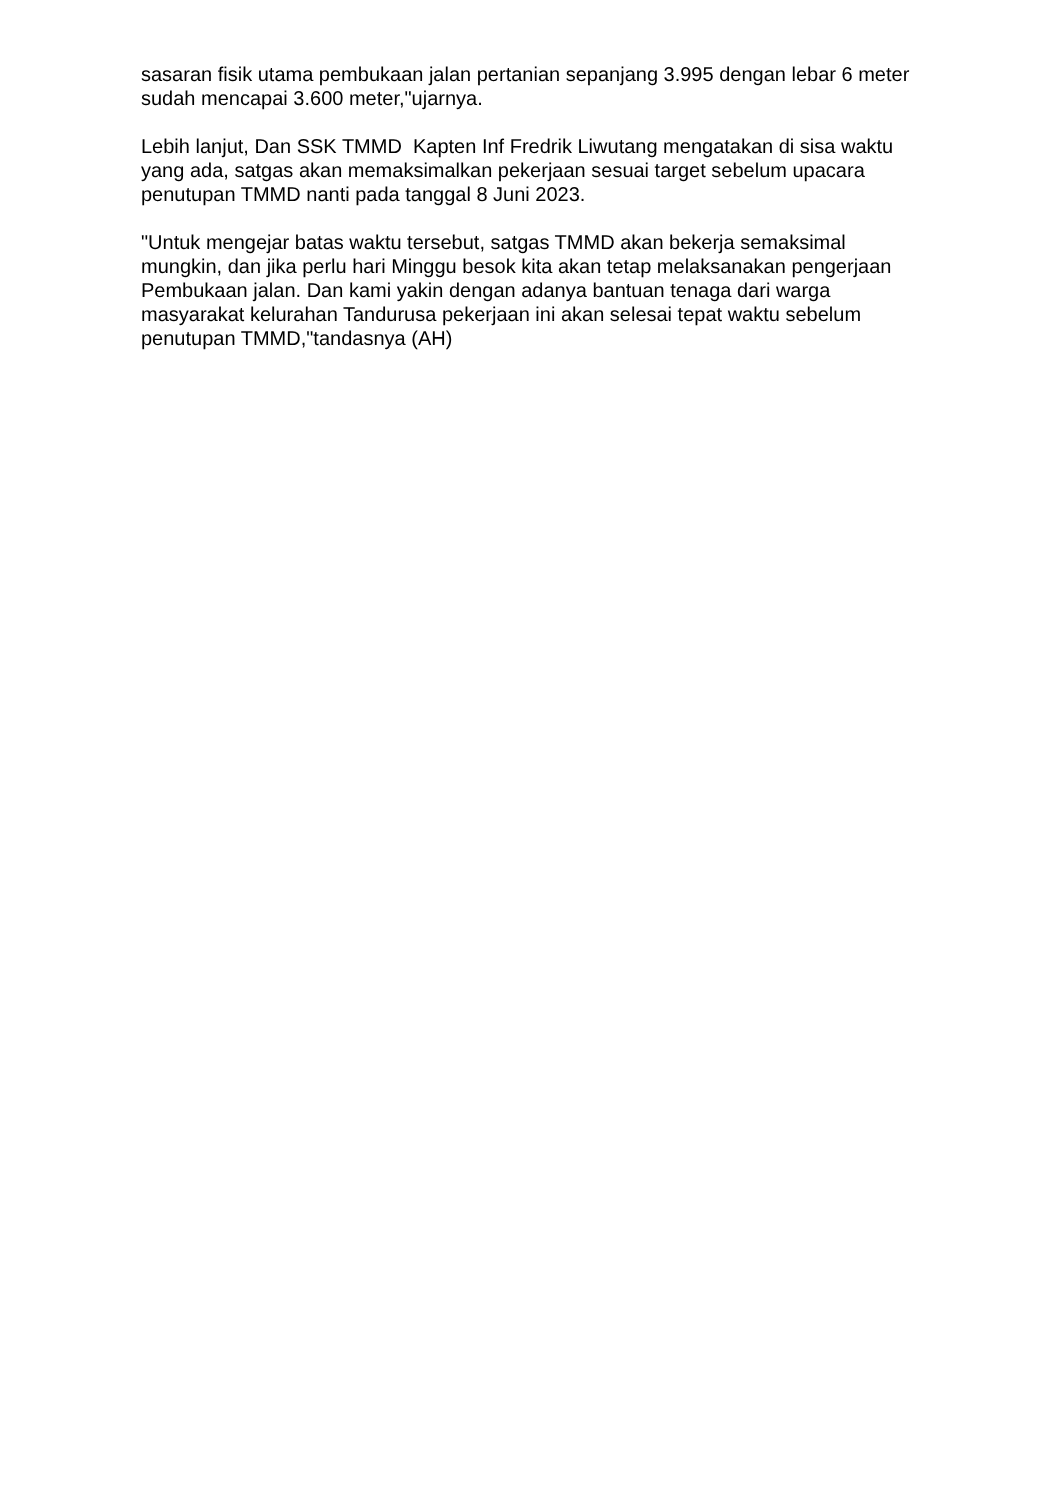sasaran fisik utama pembukaan jalan pertanian sepanjang 3.995 dengan lebar 6 meter sudah mencapai 3.600 meter,"ujarnya.
Lebih lanjut, Dan SSK TMMD Kapten Inf Fredrik Liwutang mengatakan di sisa waktu yang ada, satgas akan memaksimalkan pekerjaan sesuai target sebelum upacara penutupan TMMD nanti pada tanggal 8 Juni 2023.
"Untuk mengejar batas waktu tersebut, satgas TMMD akan bekerja semaksimal mungkin, dan jika perlu hari Minggu besok kita akan tetap melaksanakan pengerjaan Pembukaan jalan. Dan kami yakin dengan adanya bantuan tenaga dari warga masyarakat kelurahan Tandurusa pekerjaan ini akan selesai tepat waktu sebelum penutupan TMMD,"tandasnya (AH)